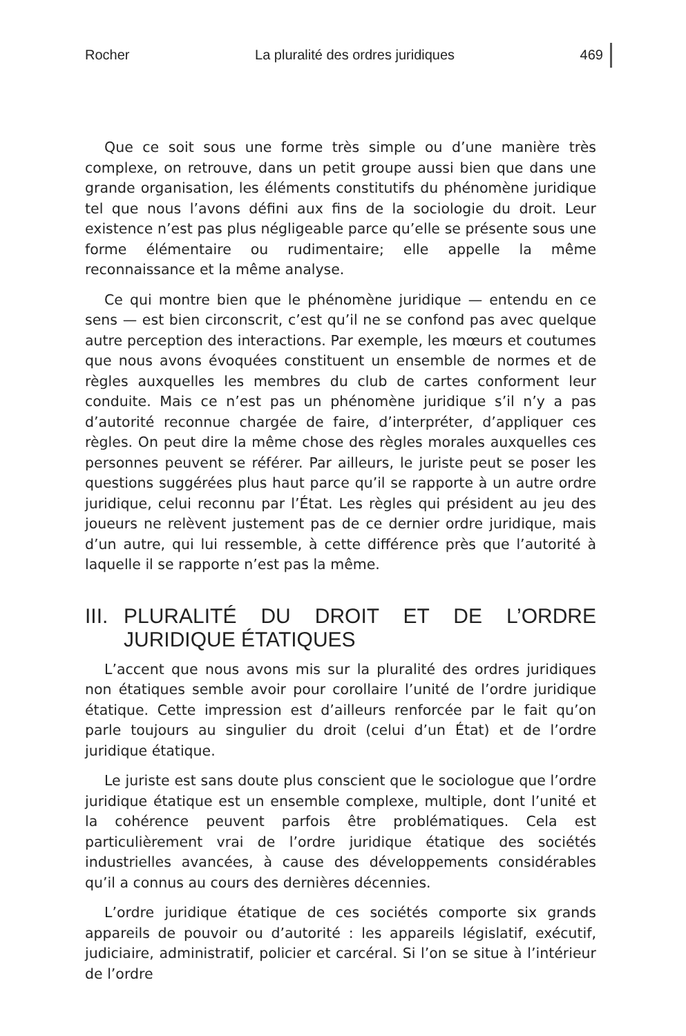Rocher La pluralité des ordres juridiques 469
Que ce soit sous une forme très simple ou d’une manière très complexe, on retrouve, dans un petit groupe aussi bien que dans une grande organisation, les éléments constitutifs du phénomène juridique tel que nous l’avons défini aux fins de la sociologie du droit. Leur existence n’est pas plus négligeable parce qu’elle se présente sous une forme élémentaire ou rudimentaire; elle appelle la même reconnaissance et la même analyse.
Ce qui montre bien que le phénomène juridique — entendu en ce sens — est bien circonscrit, c’est qu’il ne se confond pas avec quelque autre perception des interactions. Par exemple, les mœurs et coutumes que nous avons évoquées constituent un ensemble de normes et de règles auxquelles les membres du club de cartes conforment leur conduite. Mais ce n’est pas un phénomène juridique s’il n’y a pas d’autorité reconnue chargée de faire, d’interpréter, d’appliquer ces règles. On peut dire la même chose des règles morales auxquelles ces personnes peuvent se référer. Par ailleurs, le juriste peut se poser les questions suggérées plus haut parce qu’il se rapporte à un autre ordre juridique, celui reconnu par l’État. Les règles qui président au jeu des joueurs ne relèvent justement pas de ce dernier ordre juridique, mais d’un autre, qui lui ressemble, à cette différence près que l’autorité à laquelle il se rapporte n’est pas la même.
III. PLURALITÉ DU DROIT ET DE L’ORDRE JURIDIQUE ÉTATIQUES
L’accent que nous avons mis sur la pluralité des ordres juridiques non étatiques semble avoir pour corollaire l’unité de l’ordre juridique étatique. Cette impression est d’ailleurs renforcée par le fait qu’on parle toujours au singulier du droit (celui d’un État) et de l’ordre juridique étatique.
Le juriste est sans doute plus conscient que le sociologue que l’ordre juridique étatique est un ensemble complexe, multiple, dont l’unité et la cohérence peuvent parfois être problématiques. Cela est particulièrement vrai de l’ordre juridique étatique des sociétés industrielles avancées, à cause des développements considérables qu’il a connus au cours des dernières décennies.
L’ordre juridique étatique de ces sociétés comporte six grands appareils de pouvoir ou d’autorité : les appareils législatif, exécutif, judiciaire, administratif, policier et carcéral. Si l’on se situe à l’intérieur de l’ordre